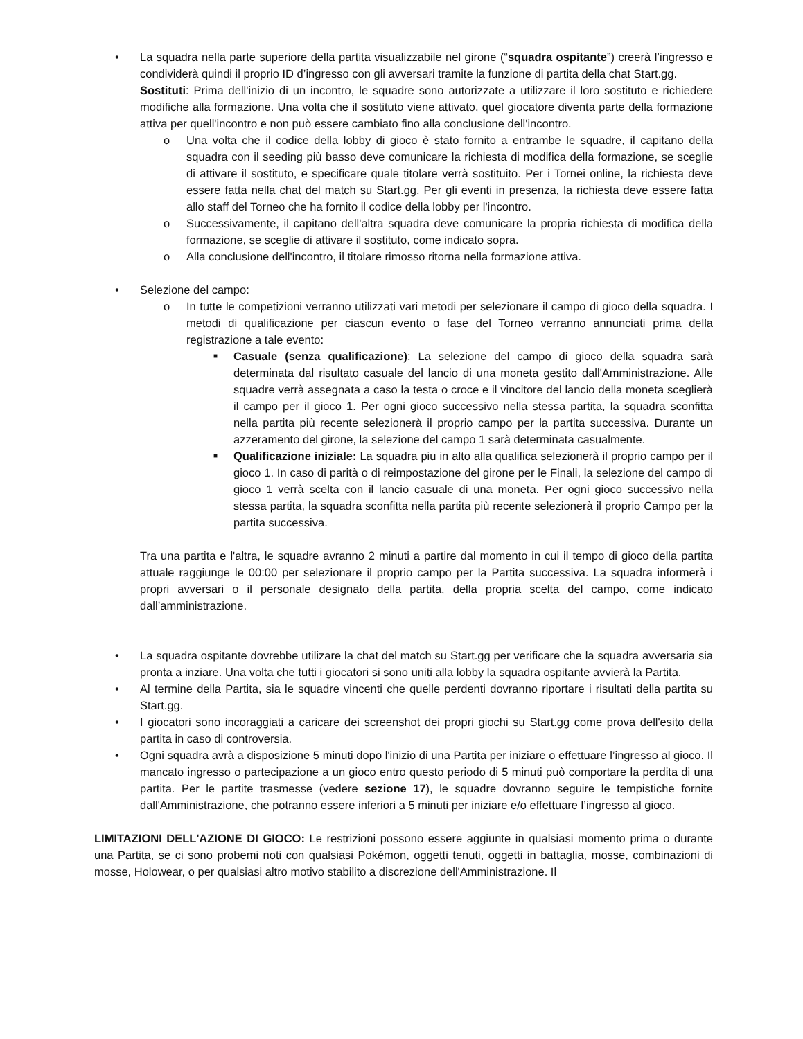•
La squadra nella parte superiore della partita visualizzabile nel girone (“squadra ospitante”) creerà l’ingresso e condividerà quindi il proprio ID d’ingresso con gli avversari tramite la funzione di partita della chat Start.gg.
Sostituti: Prima dell'inizio di un incontro, le squadre sono autorizzate a utilizzare il loro sostituto e richiedere modifiche alla formazione. Una volta che il sostituto viene attivato, quel giocatore diventa parte della formazione attiva per quell'incontro e non può essere cambiato fino alla conclusione dell'incontro.
o
Una volta che il codice della lobby di gioco è stato fornito a entrambe le squadre, il capitano della squadra con il seeding più basso deve comunicare la richiesta di modifica della formazione, se sceglie di attivare il sostituto, e specificare quale titolare verrà sostituito. Per i Tornei online, la richiesta deve essere fatta nella chat del match su Start.gg. Per gli eventi in presenza, la richiesta deve essere fatta allo staff del Torneo che ha fornito il codice della lobby per l'incontro.
o
Successivamente, il capitano dell'altra squadra deve comunicare la propria richiesta di modifica della formazione, se sceglie di attivare il sostituto, come indicato sopra.
o
Alla conclusione dell'incontro, il titolare rimosso ritorna nella formazione attiva.
•
Selezione del campo:
o
In tutte le competizioni verranno utilizzati vari metodi per selezionare il campo di gioco della squadra. I metodi di qualificazione per ciascun evento o fase del Torneo verranno annunciati prima della registrazione a tale evento:
■
Casuale (senza qualificazione): La selezione del campo di gioco della squadra sarà determinata dal risultato casuale del lancio di una moneta gestito dall'Amministrazione. Alle squadre verrà assegnata a caso la testa o croce e il vincitore del lancio della moneta sceglierà il campo per il gioco 1. Per ogni gioco successivo nella stessa partita, la squadra sconfitta nella partita più recente selezionerà il proprio campo per la partita successiva. Durante un azzeramento del girone, la selezione del campo 1 sarà determinata casualmente.
■
Qualificazione iniziale: La squadra piu in alto alla qualifica selezionerà il proprio campo per il gioco 1. In caso di parità o di reimpostazione del girone per le Finali, la selezione del campo di gioco 1 verrà scelta con il lancio casuale di una moneta. Per ogni gioco successivo nella stessa partita, la squadra sconfitta nella partita più recente selezionerà il proprio Campo per la partita successiva.
Tra una partita e l'altra, le squadre avranno 2 minuti a partire dal momento in cui il tempo di gioco della partita attuale raggiunge le 00:00 per selezionare il proprio campo per la Partita successiva. La squadra informerà i propri avversari o il personale designato della partita, della propria scelta del campo, come indicato dall’amministrazione.
•
La squadra ospitante dovrebbe utilizare la chat del match su Start.gg per verificare che la squadra avversaria sia pronta a inziare. Una volta che tutti i giocatori si sono uniti alla lobby la squadra ospitante avvierà la Partita.
•
Al termine della Partita, sia le squadre vincenti che quelle perdenti dovranno riportare i risultati della partita su Start.gg.
•
I giocatori sono incoraggiati a caricare dei screenshot dei propri giochi su Start.gg come prova dell'esito della partita in caso di controversia.
•
Ogni squadra avrà a disposizione 5 minuti dopo l'inizio di una Partita per iniziare o effettuare l’ingresso al gioco. Il mancato ingresso o partecipazione a un gioco entro questo periodo di 5 minuti può comportare la perdita di una partita. Per le partite trasmesse (vedere sezione 17), le squadre dovranno seguire le tempistiche fornite dall'Amministrazione, che potranno essere inferiori a 5 minuti per iniziare e/o effettuare l’ingresso al gioco.
LIMITAZIONI DELL'AZIONE DI GIOCO: Le restrizioni possono essere aggiunte in qualsiasi momento prima o durante una Partita, se ci sono probemi noti con qualsiasi Pokémon, oggetti tenuti, oggetti in battaglia, mosse, combinazioni di mosse, Holowear, o per qualsiasi altro motivo stabilito a discrezione dell'Amministrazione. Il